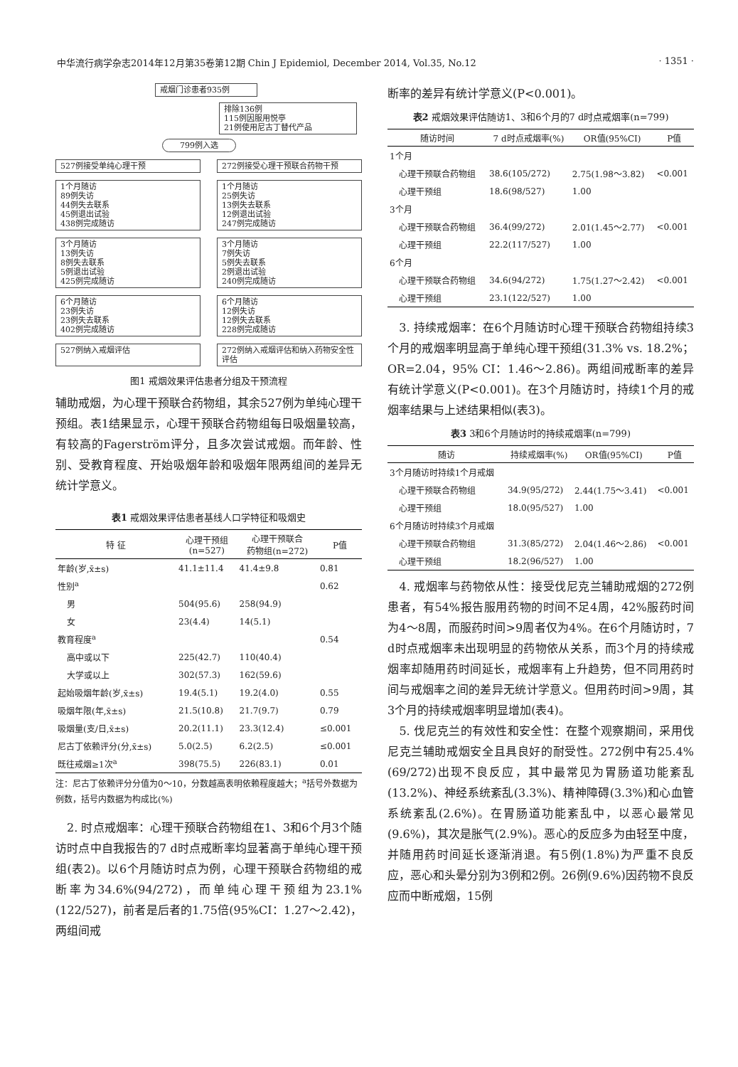中华流行病学杂志2014年12月第35卷第12期 Chin J Epidemiol, December 2014, Vol.35, No.12 · 1351 ·
戒烟门诊患者935例
排除136例
115例因服用悦亭
21例使用尼古丁替代产品
799例入选
527例接受单纯心理干预 272例接受心理干预联合药物干预
1个月随访
89例失访
44例失去联系
45例退出试验
438例完成随访
1个月随访
25例失访
13例失去联系
12例退出试验
247例完成随访
3个月随访
13例失访
8例失去联系
5例退出试验
425例完成随访
3个月随访
7例失访
5例失去联系
2例退出试验
240例完成随访
6个月随访
23例失访
23例失去联系
402例完成随访
6个月随访
12例失访
12例失去联系
228例完成随访
527例纳入戒烟评估 272例纳入戒烟评估和纳入药物安全性评估
图1 戒烟效果评估患者分组及干预流程
辅助戒烟，为心理干预联合药物组，其余527例为单纯心理干预组。表1结果显示，心理干预联合药物组每日吸烟量较高，有较高的Fagerström评分，且多次尝试戒烟。而年龄、性别、受教育程度、开始吸烟年龄和吸烟年限两组间的差异无统计学意义。
表1 戒烟效果评估患者基线人口学特征和吸烟史
| 特 征 | 心理干预组 (n=527) | 心理干预联合 药物组(n=272) | P值 |
| --- | --- | --- | --- |
| 年龄(岁,x̄±s) | 41.1±11.4 | 41.4±9.8 | 0.81 |
| 性别<sup>a</sup> | | | 0.62 |
| 男 | 504(95.6) | 258(94.9) | |
| 女 | 23(4.4) | 14(5.1) | |
| 教育程度<sup>a</sup> | | | 0.54 |
| 高中或以下 | 225(42.7) | 110(40.4) | |
| 大学或以上 | 302(57.3) | 162(59.6) | |
| 起始吸烟年龄(岁,x̄±s) | 19.4(5.1) | 19.2(4.0) | 0.55 |
| 吸烟年限(年,x̄±s) | 21.5(10.8) | 21.7(9.7) | 0.79 |
| 吸烟量(支/日,x̄±s) | 20.2(11.1) | 23.3(12.4) | ≤0.001 |
| 尼古丁依赖评分(分,x̄±s) | 5.0(2.5) | 6.2(2.5) | ≤0.001 |
| 既往戒烟≥1次<sup>a</sup> | 398(75.5) | 226(83.1) | 0.01 |
注：尼古丁依赖评分分值为0～10，分数越高表明依赖程度越大；<sup>a</sup>括号外数据为例数，括号内数据为构成比(%)
　2. 时点戒烟率：心理干预联合药物组在1、3和6个月3个随访时点中自我报告的7 d时点戒断率均显著高于单纯心理干预组(表2)。以6个月随访时点为例，心理干预联合药物组的戒断率为34.6%(94/272)，而单纯心理干预组为23.1%(122/527)，前者是后者的1.75倍(95%CI：1.27～2.42)，两组间戒
断率的差异有统计学意义(P<0.001)。
表2 戒烟效果评估随访1、3和6个月的7 d时点戒烟率(n=799)
| 随访时间 | 7 d时点戒烟率(%) | OR值(95%CI) | P值 |
| --- | --- | --- | --- |
| 1个月 | | | |
| 心理干预联合药物组 | 38.6(105/272) | 2.75(1.98～3.82) | <0.001 |
| 心理干预组 | 18.6(98/527) | 1.00 | |
| 3个月 | | | |
| 心理干预联合药物组 | 36.4(99/272) | 2.01(1.45～2.77) | <0.001 |
| 心理干预组 | 22.2(117/527) | 1.00 | |
| 6个月 | | | |
| 心理干预联合药物组 | 34.6(94/272) | 1.75(1.27～2.42) | <0.001 |
| 心理干预组 | 23.1(122/527) | 1.00 | |
　3. 持续戒烟率：在6个月随访时心理干预联合药物组持续3个月的戒烟率明显高于单纯心理干预组(31.3% vs. 18.2%；OR=2.04，95% CI：1.46～2.86)。两组间戒断率的差异有统计学意义(P<0.001)。在3个月随访时，持续1个月的戒烟率结果与上述结果相似(表3)。
表3 3和6个月随访时的持续戒烟率(n=799)
| 随访 | 持续戒烟率(%) | OR值(95%CI) | P值 |
| --- | --- | --- | --- |
| 3个月随访时持续1个月戒烟 | | | |
| 心理干预联合药物组 | 34.9(95/272) | 2.44(1.75～3.41) | <0.001 |
| 心理干预组 | 18.0(95/527) | 1.00 | |
| 6个月随访时持续3个月戒烟 | | | |
| 心理干预联合药物组 | 31.3(85/272) | 2.04(1.46～2.86) | <0.001 |
| 心理干预组 | 18.2(96/527) | 1.00 | |
　4. 戒烟率与药物依从性：接受伐尼克兰辅助戒烟的272例患者，有54%报告服用药物的时间不足4周，42%服药时间为4～8周，而服药时间>9周者仅为4%。在6个月随访时，7 d时点戒烟率未出现明显的药物依从关系，而3个月的持续戒烟率却随用药时间延长，戒烟率有上升趋势，但不同用药时间与戒烟率之间的差异无统计学意义。但用药时间>9周，其3个月的持续戒烟率明显增加(表4)。
　5. 伐尼克兰的有效性和安全性：在整个观察期间，采用伐尼克兰辅助戒烟安全且具良好的耐受性。272例中有25.4%(69/272)出现不良反应，其中最常见为胃肠道功能紊乱(13.2%)、神经系统紊乱(3.3%)、精神障碍(3.3%)和心血管系统紊乱(2.6%)。在胃肠道功能紊乱中，以恶心最常见(9.6%)，其次是胀气(2.9%)。恶心的反应多为由轻至中度，并随用药时间延长逐渐消退。有5例(1.8%)为严重不良反应，恶心和头晕分别为3例和2例。26例(9.6%)因药物不良反应而中断戒烟，15例